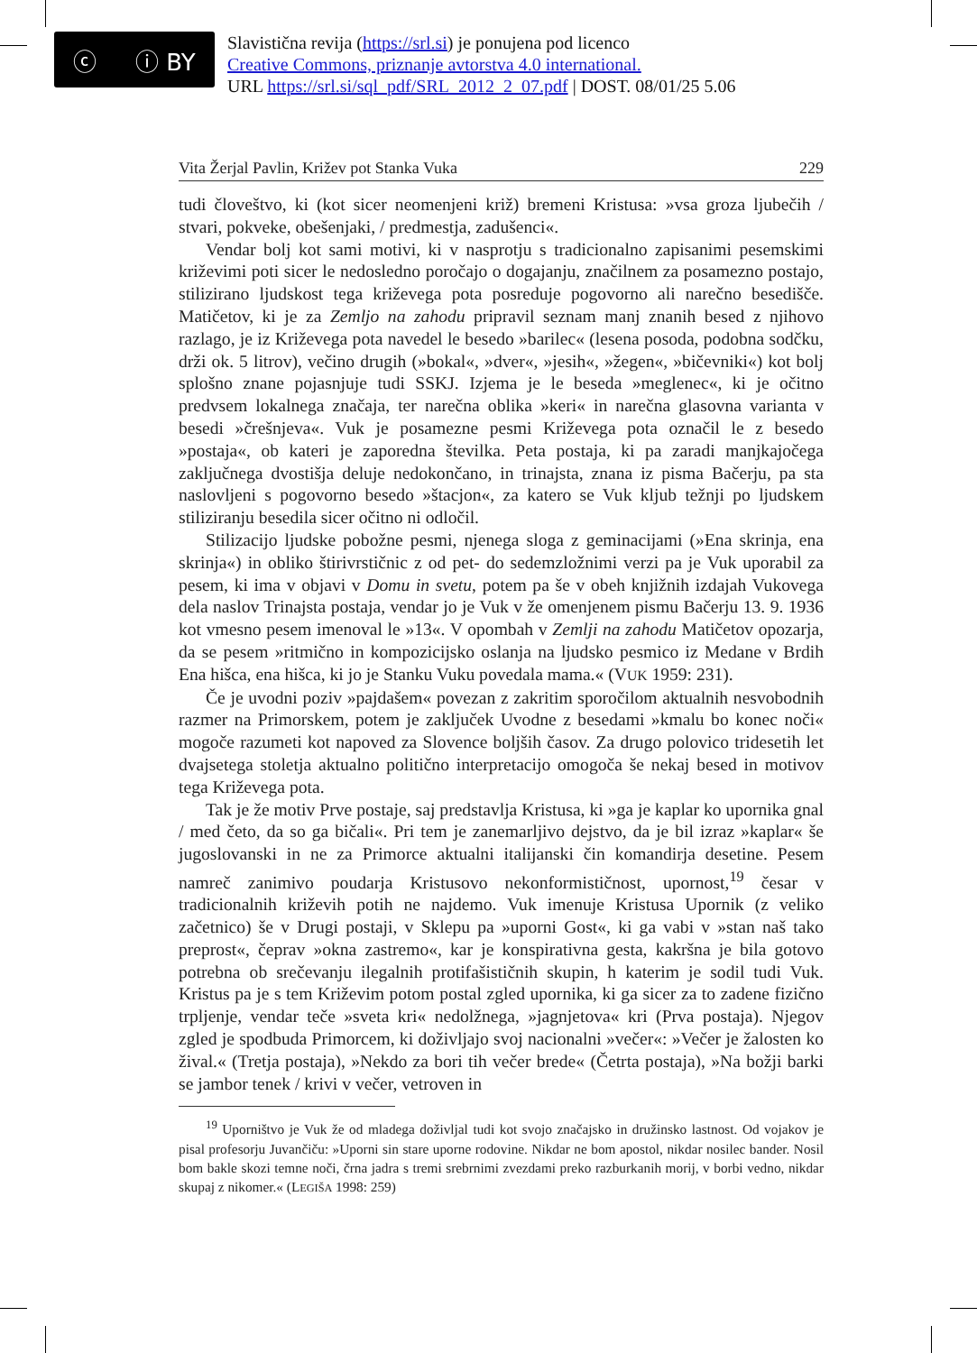ⓒ ⓘ BY
Slavistična revija (https://srl.si) je ponujena pod licenco
Creative Commons, priznanje avtorstva 4.0 international.
URL https://srl.si/sql_pdf/SRL_2012_2_07.pdf | DOST. 08/01/25 5.06
Vita Žerjal Pavlin, Križev pot Stanka Vuka 229
tudi človeštvo, ki (kot sicer neomenjeni križ) bremeni Kristusa: »vsa groza ljubečih / stvari, pokveke, obešenjaki, / predmestja, zadušenci«.
Vendar bolj kot sami motivi, ki v nasprotju s tradicionalno zapisanimi pesemskimi križevimi poti sicer le nedosledno poročajo o dogajanju, značilnem za posamezno postajo, stilizirano ljudskost tega križevega pota posreduje pogovorno ali narečno besedišče. Matičetov, ki je za Zemljo na zahodu pripravil seznam manj znanih besed z njihovo razlago, je iz Križevega pota navedel le besedo »barilec« (lesena posoda, podobna sodčku, drži ok. 5 litrov), večino drugih (»bokal«, »dver«, »jesih«, »žegen«, »bičevniki«) kot bolj splošno znane pojasnjuje tudi SSKJ. Izjema je le beseda »meglenec«, ki je očitno predvsem lokalnega značaja, ter narečna oblika »keri« in narečna glasovna varianta v besedi »črešnjeva«. Vuk je posamezne pesmi Križevega pota označil le z besedo »postaja«, ob kateri je zaporedna številka. Peta postaja, ki pa zaradi manjkajočega zaključnega dvostišja deluje nedokončano, in trinajsta, znana iz pisma Bačerju, pa sta naslovljeni s pogovorno besedo »štacjon«, za katero se Vuk kljub težnji po ljudskem stiliziranju besedila sicer očitno ni odločil.
Stilizacijo ljudske pobožne pesmi, njenega sloga z geminacijami (»Ena skrinja, ena skrinja«) in obliko štirivrstičnic z od pet- do sedemzložnimi verzi pa je Vuk uporabil za pesem, ki ima v objavi v Domu in svetu, potem pa še v obeh knjižnih izdajah Vukovega dela naslov Trinajsta postaja, vendar jo je Vuk v že omenjenem pismu Bačerju 13. 9. 1936 kot vmesno pesem imenoval le »13«. V opombah v Zemlji na zahodu Matičetov opozarja, da se pesem »ritmično in kompozicijsko oslanja na ljudsko pesmico iz Medane v Brdih Ena hišca, ena hišca, ki jo je Stanku Vuku povedala mama.« (VUK 1959: 231).
Če je uvodni poziv »pajdašem« povezan z zakritim sporočilom aktualnih nesvobodnih razmer na Primorskem, potem je zaključek Uvodne z besedami »kmalu bo konec noči« mogoče razumeti kot napoved za Slovence boljših časov. Za drugo polovico tridesetih let dvajsetega stoletja aktualno politično interpretacijo omogoča še nekaj besed in motivov tega Križevega pota.
Tak je že motiv Prve postaje, saj predstavlja Kristusa, ki »ga je kaplar ko upornika gnal / med četo, da so ga bičali«. Pri tem je zanemarljivo dejstvo, da je bil izraz »kaplar« še jugoslovanski in ne za Primorce aktualni italijanski čin komandirja desetine. Pesem namreč zanimivo poudarja Kristusovo nekonformističnost, upornost,<sup>19</sup> česar v tradicionalnih križevih potih ne najdemo. Vuk imenuje Kristusa Upornik (z veliko začetnico) še v Drugi postaji, v Sklepu pa »uporni Gost«, ki ga vabi v »stan naš tako preprost«, čeprav »okna zastremo«, kar je konspirativna gesta, kakršna je bila gotovo potrebna ob srečevanju ilegalnih protifašističnih skupin, h katerim je sodil tudi Vuk. Kristus pa je s tem Križevim potom postal zgled upornika, ki ga sicer za to zadene fizično trpljenje, vendar teče »sveta kri« nedolžnega, »jagnjetova« kri (Prva postaja). Njegov zgled je spodbuda Primorcem, ki doživljajo svoj nacionalni »večer«: »Večer je žalosten ko žival.« (Tretja postaja), »Nekdo za bori tih večer brede« (Četrta postaja), »Na božji barki se jambor tenek / krivi v večer, vetroven in
<sup>19</sup> Uporništvo je Vuk že od mladega doživljal tudi kot svojo značajsko in družinsko lastnost. Od vojakov je pisal profesorju Juvančiču: »Uporni sin stare uporne rodovine. Nikdar ne bom apostol, nikdar nosilec bander. Nosil bom bakle skozi temne noči, črna jadra s tremi srebrnimi zvezdami preko razburkanih morij, v borbi vedno, nikdar skupaj z nikomer.« (LEGIŠA 1998: 259)